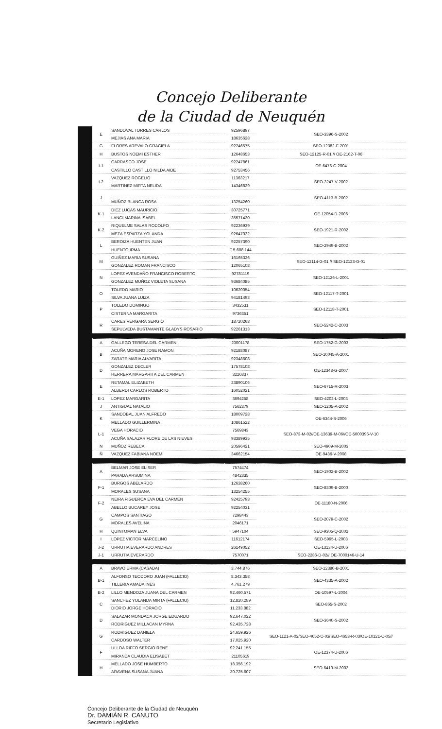Concejo Deliberante
de la Ciudad de Neuquén
| E | SANDOVAL TORRES CARLOS | 92596897 | SEO-3396-S-2002 |
| | MEJIAS ANA MARIA | 18635628 | |
| G | FLORES AREVALO GRACIELA | 92746575 | SEO-12382-F-2001 |
| H | BUSTOS NOEMI ESTHER | 12648653 | SEO-12125-R-01 // OE-2162-T-06 |
| I-1 | CARRASCO JOSE | 92247861 | OE-6476-C-2004 |
| | CASTILLO CASTILLO NILDA AIDE | 92753456 | |
| I-2 | VAZQUEZ ROGELIO | 11363217 | SEO-3247-V-2002 |
| | MARTINEZ MIRTA NELIDA | 14346829 | |
| J | | | SEO-4113-B-2002 |
| | MUÑOZ BLANCA ROSA | 13254260 | |
| K-1 | DIEZ LUCAS MAURICIO | 30725771 | OE-12054-D-2006 |
| | LANCI MARINA ISABEL | 35571420 | |
| K-2 | RIQUELME SALAS RODOLFO | 92236939 | SEO-1921-R-2002 |
| | MEZA ESPARZA YOLANDA | 92647022 | |
| L | BEROIZA HUENTEN JUAN | 92257390 | SEO-2949-B-2002 |
| | HUENTO IRMA | F 5.688.144 | |
| M | GUIÑEZ MARIA SUSANA | 16165326 | SEO-12114-G-01 // SEO-12123-G-01 |
| | GONZALEZ ROMAN FRANCISCO | 12065108 | |
| N | LOPEZ AVENDAÑO FRANCISCO ROBERTO | 92781119 | SEO-12126-L-2001 |
| | GONZALEZ MUÑOZ VIOLETA SUSANA | 93684085 | |
| O | TOLEDO MARIO | 10620054 | SEO-12117-T-2001 |
| | SILVA JUANA LUIZA | 94181493 | |
| P | TOLEDO DOMINGO | 3432531 | SEO-12118-T-2001 |
| | CISTERNA MARGARITA | 9736351 | |
| R | CARES VERGARA SERGIO | 18720268 | SEO-5242-C-2003 |
| | SEPULVEDA BUSTAMANTE GLADYS ROSARIO | 92261313 | |
| A | GALLEGO TERESA DEL CARMEN | 23001178 | SEO-1752-G-2003 |
| B | ACUÑA MORENO JOSE RAMON | 92188087 | SEO-10045-A-2001 |
| | ZARATE MARIA ALVARITA | 92348608 | |
| D | GONZALEZ DECLER | 17578108 | OE-12348-G-2007 |
| | HERRERA MARGARITA DEL CARMEN | 3226837 | |
| E | RETAMAL ELIZABETH | 23890106 | SEO-6715-R-2003 |
| | ALBERDI CARLOS ROBERTO | 16052021 | |
| E-1 | LOPEZ MARGARITA | 3694258 | SEO-4202-L-2003 |
| J | ANTIGUAL NATALIO | 7562379 | SEO-1205-A-2002 |
| K | SANDOBAL JUAN ALFREDO | 18009728 | OE-6344-S-2006 |
| | MELLADO GUILLERMINA | 10861522 | |
| L-1 | VEGA HORACIO | 7569843 | SEO-873-M-02//OE-13639-M-06//OE-5000396-V-10 |
| | ACUÑA SALAZAR FLORE DE LAS NIEVES | 93389935 | |
| N | MUÑOZ REBECA | 20596421 | SEO-4909-M-2003 |
| Ñ | VAZQUEZ FABIANA NOEMÍ | 34662154 | OE-9436-V-2008 |
| A | BELMAR JOSE ELISER | 7574474 | SEO-1902-B-2002 |
| | PARADA ARSUMINA | 4842335 | |
| F-1 | BURGOS ABELARDO | 12638260 | SEO-8309-B-2000 |
| | MORALES SUSANA | 13254255 | |
| F-2 | NEIRA FIGUEROA EVA DEL CARMEN | 92425793 | OE-11180-N-2006 |
| | ABELLO BUCAREY JOSE | 92254031 | |
| G | CAMPOS SANTIAGO | 7298443 | SEO-2079-C-2002 |
| | MORALES AVELINA | 2046171 | |
| H | QUINTOMAN ELVA | 5947104 | SEO-9305-Q-2002 |
| I | LOPEZ VICTOR MARCELINO | 11612174 | SEO-5995-L-2003 |
| J-2 | URRUTIA EVERARDO ANDRES | 26149052 | OE-13134-U-2006 |
| J-1 | URRUTIA EVERARDO | 7570071 | SEO-2286-D-02// OE-7000146-U-14 |
| A | BRAVO ERMA (CASADA) | 3.744.876 | SEO-12380-B-2001 |
| B-1 | ALFONSO TEODORO JUAN (FALLECIO) | 8.343.358 | SEO-4335-A-2002 |
| | TILLERIA AMADA INES | 4.761.279 | |
| B-2 | LILLO MENDOZA JUANA DEL CARMEN | 92.460.571 | OE-10597-L-2004 |
| C | SANCHEZ YOLANDA MIRTA (FALLECIO) | 12.820.289 | SEO-865-S-2002 |
| | DIORIO JORGE HORACIO | 11.233.882 | |
| D | SALAZAR MONDACA JORGE EDUARDO | 92.647.022 | SEO-3640-S-2002 |
| | RODRIGUEZ MILLACAN MYRNA | 92.435.728 | |
| G | RODRIGUEZ DANIELA | 24.659.926 | SEO-1121-A-02/SEO-4652-C-03/SEO-4653-R-03/OE-10121-C-05// |
| | CARDOSO WALTER | 17.025.920 | |
| F | ULLOA RIFFO SERGIO RENE | 92.241.155 | OE-12374-U-2006 |
| | MIRANDA CLAUDIA ELISABET | 21105619 | |
| H | MELLADO JOSE HUMBERTO | 18.356.192 | SEO-6410-M-2003 |
| | ARAVENA SUSANA JUANA | 30.725.607 | |
Concejo Deliberante de la Ciudad de Neuquén
Dr. DAMIÁN R. CANUTO
Secretario Legislativo